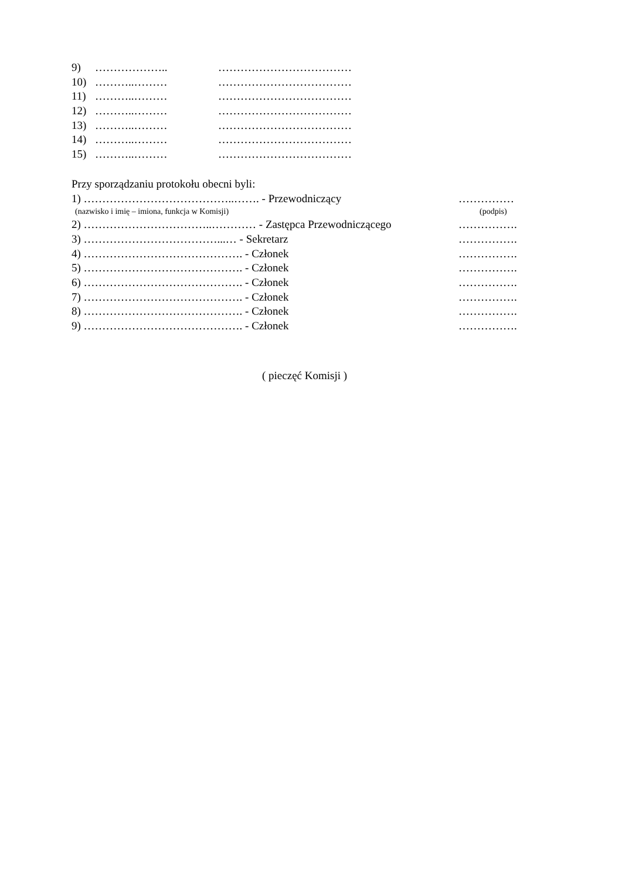9) ……………….. ………………………………
10) ………..……… ………………………………
11) ………..……… ………………………………
12) ………..……… ………………………………
13) ………..……… ………………………………
14) ………..……… ………………………………
15) ………..……… ………………………………
Przy sporządzaniu protokołu obecni byli:
1) …………………………………..……. - Przewodniczący ……………
(nazwisko i imię – imiona, funkcja w Komisji) (podpis)
2) ……………………………..………… - Zastępca Przewodniczącego …………….
3) ………………………………...… - Sekretarz …………….
4) ……………………………………. - Członek …………….
5) ……………………………………. - Członek …………….
6) ……………………………………. - Członek …………….
7) ……………………………………. - Członek …………….
8) ……………………………………. - Członek …………….
9) ……………………………………. - Członek …………….
( pieczęć Komisji )